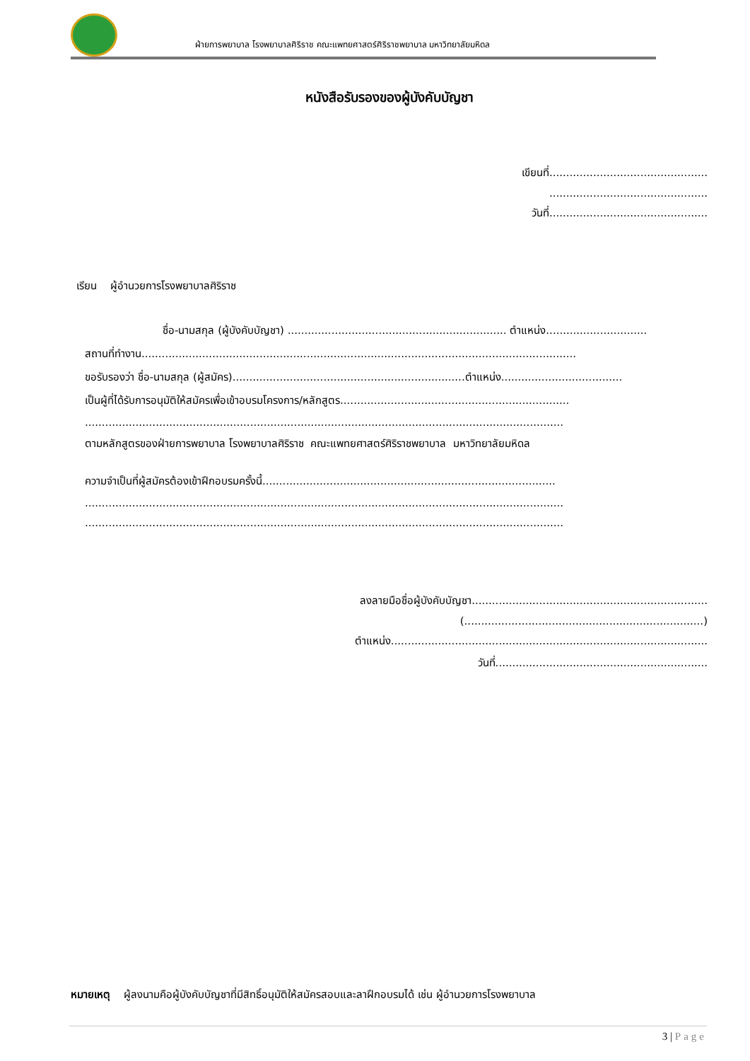ฝ่ายการพยาบาล โรงพยาบาลศิริราช คณะแพทยศาสตร์ศิริราชพยาบาล มหาวิทยาลัยมหิดล
หนังสือรับรองของผู้บังคับบัญชา
เขียนที่...............................................
...............................................
วันที่...............................................
เรียน ผู้อำนวยการโรงพยาบาลศิริราช
ชื่อ-นามสกุล (ผู้บังคับบัญชา) ................................................................. ตำแหน่ง..............................
สถานที่ทำงาน.................................................................................................................................
ขอรับรองว่า ชื่อ-นามสกุล (ผู้สมัคร).....................................................................ตำแหน่ง....................................
เป็นผู้ที่ได้รับการอนุมัติให้สมัครเพื่อเข้าอบรมโครงการ/หลักสูตร....................................................................
..............................................................................................................................................
ตามหลักสูตรของฝ่ายการพยาบาล โรงพยาบาลศิริราช คณะแพทยศาสตร์ศิริราชพยาบาล มหาวิทยาลัยมหิดล
ความจำเป็นที่ผู้สมัครต้องเข้าฝึกอบรมครั้งนี้.......................................................................................
..............................................................................................................................................
..............................................................................................................................................
ลงลายมือชื่อผู้บังคับบัญชา......................................................................
(.......................................................................)
ตำแหน่ง..............................................................................................
วันที่...............................................................
หมายเหตุ ผู้ลงนามคือผู้บังคับบัญชาที่มีสิทธิ์อนุมัติให้สมัครสอบและลาฝึกอบรมได้ เช่น ผู้อำนวยการโรงพยาบาล
3 | Page